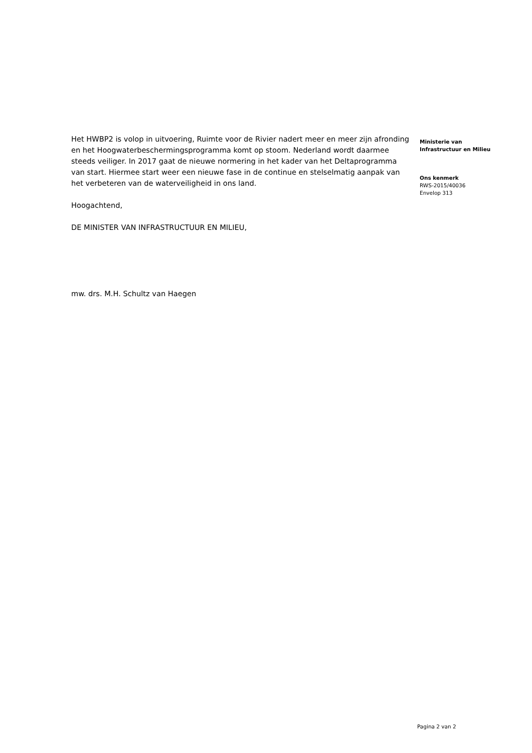Het HWBP2 is volop in uitvoering, Ruimte voor de Rivier nadert meer en meer zijn afronding en het Hoogwaterbeschermingsprogramma komt op stoom. Nederland wordt daarmee steeds veiliger. In 2017 gaat de nieuwe normering in het kader van het Deltaprogramma van start. Hiermee start weer een nieuwe fase in de continue en stelselmatig aanpak van het verbeteren van de waterveiligheid in ons land.
Hoogachtend,
DE MINISTER VAN INFRASTRUCTUUR EN MILIEU,
mw. drs. M.H. Schultz van Haegen
Ministerie van
Infrastructuur en Milieu
Ons kenmerk
RWS-2015/40036
Envelop 313
Pagina 2 van 2